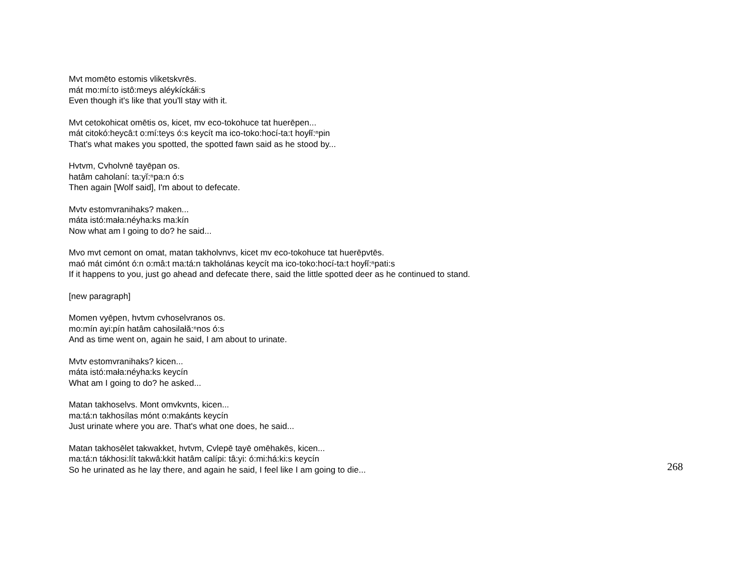Mvt momēto estomis vliketskvrēs.
mát mo:mí:to istô:meys aléykíckáłi:s
Even though it's like that you'll stay with it.
Mvt cetokohicat omētis os, kicet, mv eco-tokohuce tat huerēpen...
mát citokó:heycâ:t o:mí:teys ó:s keycít ma ico-toko:hocí-ta:t hoyłĭ:ⁿpin
That's what makes you spotted, the spotted fawn said as he stood by...
Hvtvm, Cvholvnē tayēpan os.
hatâm caholaní: ta:yĭ:ⁿpa:n ó:s
Then again [Wolf said], I'm about to defecate.
Mvtv estomvranihaks? maken...
máta istó:mała:néyha:ks ma:kín
Now what am I going to do? he said...
Mvo mvt cemont on omat, matan takholvnvs, kicet mv eco-tokohuce tat huerēpvtēs.
maó mát cimónt ó:n o:mâ:t ma:tá:n takholánas keycít ma ico-toko:hocí-ta:t hoyłĭ:ⁿpati:s
If it happens to you, just go ahead and defecate there, said the little spotted deer as he continued to stand.
[new paragraph]
Momen vyēpen, hvtvm cvhoselvranos os.
mo:mín ayi:pín hatâm cahosilałă:ⁿnos ó:s
And as time went on, again he said, I am about to urinate.
Mvtv estomvranihaks? kicen...
máta istó:mała:néyha:ks keycín
What am I going to do? he asked...
Matan takhoselvs. Mont omvkvnts, kicen...
ma:tá:n takhosílas mónt o:makánts keycín
Just urinate where you are. That's what one does, he said...
Matan takhosēlet takwakket, hvtvm, Cvlepē tayē omēhakēs, kicen...
ma:tá:n tákhosi:lít takwâ:kkit hatâm calípi: tâ:yi: ó:mi:há:ki:s keycín
So he urinated as he lay there, and again he said, I feel like I am going to die...
268